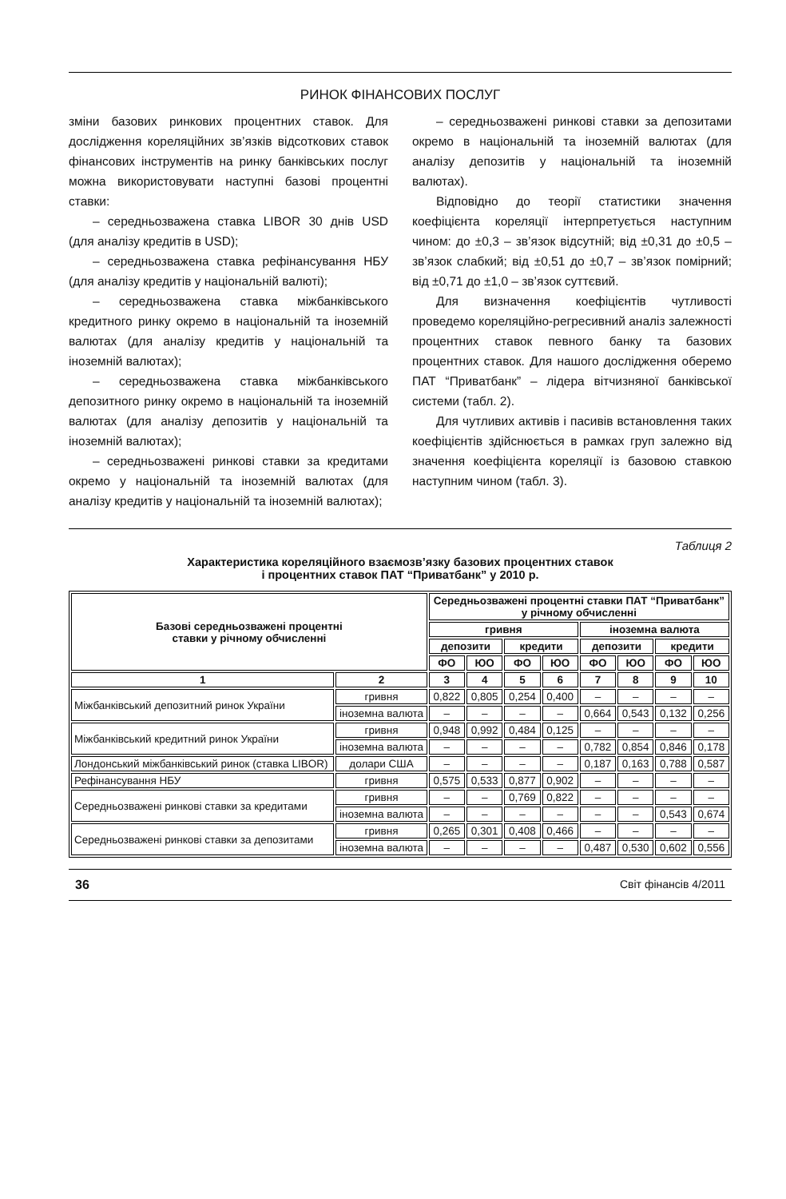РИНОК ФІНАНСОВИХ ПОСЛУГ
зміни базових ринкових процентних ставок. Для дослідження кореляційних зв’язків відсоткових ставок фінансових інструментів на ринку банківських послуг можна використовувати наступні базові процентні ставки:
– середньозважена ставка LIBOR 30 днів USD (для аналізу кредитів в USD);
– середньозважена ставка рефінансування НБУ (для аналізу кредитів у національній валюті);
– середньозважена ставка міжбанківського кредитного ринку окремо в національній та іноземній валютах (для аналізу кредитів у національній та іноземній валютах);
– середньозважена ставка міжбанківського депозитного ринку окремо в національній та іноземній валютах (для аналізу депозитів у національній та іноземній валютах);
– середньозважені ринкові ставки за кредитами окремо у національній та іноземній валютах (для аналізу кредитів у національній та іноземній валютах);
– середньозважені ринкові ставки за депозитами окремо в національній та іноземній валютах (для аналізу депозитів у національній та іноземній валютах).
Відповідно до теорії статистики значення коефіцієнта кореляції інтерпретується наступним чином: до ±0,3 – зв’язок відсутній; від ±0,31 до ±0,5 – зв’язок слабкий; від ±0,51 до ±0,7 – зв’язок помірний; від ±0,71 до ±1,0 – зв’язок суттєвий.
Для визначення коефіцієнтів чутливості проведемо кореляційно-регресивний аналіз залежності процентних ставок певного банку та базових процентних ставок. Для нашого дослідження оберемо ПАТ “Приватбанк” – лідера вітчизняної банківської системи (табл. 2).
Для чутливих активів і пасивів встановлення таких коефіцієнтів здійснюється в рамках груп залежно від значення коефіцієнта кореляції із базовою ставкою наступним чином (табл. 3).
Таблиця 2
Характеристика кореляційного взаємозв’язку базових процентних ставок
і процентних ставок ПАТ “Приватбанк” у 2010 р.
| Базові середньозважені процентні ставки у річному обчисленні | | Середньозважені процентні ставки ПАТ “Приватбанк” у річному обчисленні | | | | | | | |
| --- | --- | --- | --- | --- | --- | --- | --- | --- | --- |
| | | гривня | | | | іноземна валюта | | | |
| | | депозити | | кредити | | депозити | | кредити | |
| | | ФО | ЮО | ФО | ЮО | ФО | ЮО | ФО | ЮО |
| 1 | 2 | 3 | 4 | 5 | 6 | 7 | 8 | 9 | 10 |
| Міжбанківський депозитний ринок України | гривня | 0,822 | 0,805 | 0,254 | 0,400 | – | – | – | – |
| | іноземна валюта | – | – | – | – | 0,664 | 0,543 | 0,132 | 0,256 |
| Міжбанківський кредитний ринок України | гривня | 0,948 | 0,992 | 0,484 | 0,125 | – | – | – | – |
| | іноземна валюта | – | – | – | – | 0,782 | 0,854 | 0,846 | 0,178 |
| Лондонський міжбанківський ринок (ставка LIBOR) | долари США | – | – | – | – | 0,187 | 0,163 | 0,788 | 0,587 |
| Рефінансування НБУ | гривня | 0,575 | 0,533 | 0,877 | 0,902 | – | – | – | – |
| Середньозважені ринкові ставки за кредитами | гривня | – | – | 0,769 | 0,822 | – | – | – | – |
| | іноземна валюта | – | – | – | – | – | – | 0,543 | 0,674 |
| Середньозважені ринкові ставки за депозитами | гривня | 0,265 | 0,301 | 0,408 | 0,466 | – | – | – | – |
| | іноземна валюта | – | – | – | – | 0,487 | 0,530 | 0,602 | 0,556 |
36 Світ фінансів 4/2011